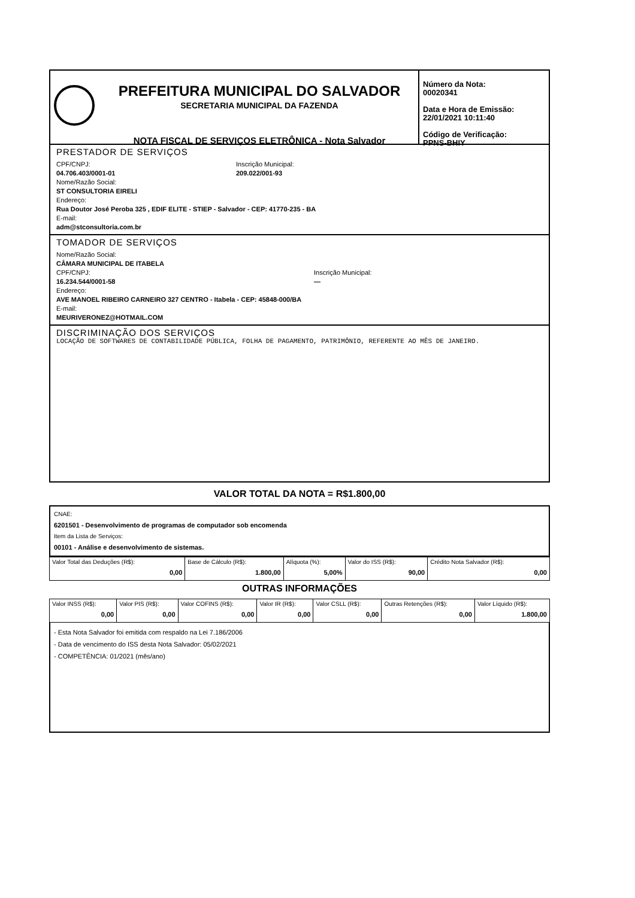PREFEITURA MUNICIPAL DO SALVADOR
SECRETARIA MUNICIPAL DA FAZENDA
NOTA FISCAL DE SERVIÇOS ELETRÔNICA - Nota Salvador
Número da Nota:
00020341
Data e Hora de Emissão:
22/01/2021 10:11:40
Código de Verificação:
PPNS-BHIY
PRESTADOR DE SERVIÇOS
CPF/CNPJ:
04.706.403/0001-01
Inscrição Municipal:
209.022/001-93
Nome/Razão Social:
ST CONSULTORIA EIRELI
Endereço:
Rua Doutor José Peroba 325 , EDIF ELITE - STIEP - Salvador - CEP: 41770-235 - BA
E-mail:
adm@stconsultoria.com.br
TOMADOR DE SERVIÇOS
Nome/Razão Social:
CÂMARA MUNICIPAL DE ITABELA
CPF/CNPJ:
16.234.544/0001-58
Inscrição Municipal:
—
Endereço:
AVE MANOEL RIBEIRO CARNEIRO 327 CENTRO - Itabela - CEP: 45848-000/BA
E-mail:
MEURIVERONEZ@HOTMAIL.COM
DISCRIMINAÇÃO DOS SERVIÇOS
LOCAÇÃO DE SOFTWARES DE CONTABILIDADE PÚBLICA, FOLHA DE PAGAMENTO, PATRIMÔNIO, REFERENTE AO MÊS DE JANEIRO.
VALOR TOTAL DA NOTA = R$1.800,00
CNAE:
6201501 - Desenvolvimento de programas de computador sob encomenda
Item da Lista de Serviços:
00101 - Análise e desenvolvimento de sistemas.
| Valor Total das Deduções (R$): 0,00 | Base de Cálculo (R$): 1.800,00 | Alíquota (%): 5,00% | Valor do ISS (R$): 90,00 | Crédito Nota Salvador (R$): 0,00 |
OUTRAS INFORMAÇÕES
| Valor INSS (R$): 0,00 | Valor PIS (R$): 0,00 | Valor COFINS (R$): 0,00 | Valor IR (R$): 0,00 | Valor CSLL (R$): 0,00 | Outras Retenções (R$): 0,00 | Valor Líquido (R$): 1.800,00 |
- Esta Nota Salvador foi emitida com respaldo na Lei 7.186/2006
- Data de vencimento do ISS desta Nota Salvador: 05/02/2021
- COMPETÊNCIA: 01/2021 (mês/ano)